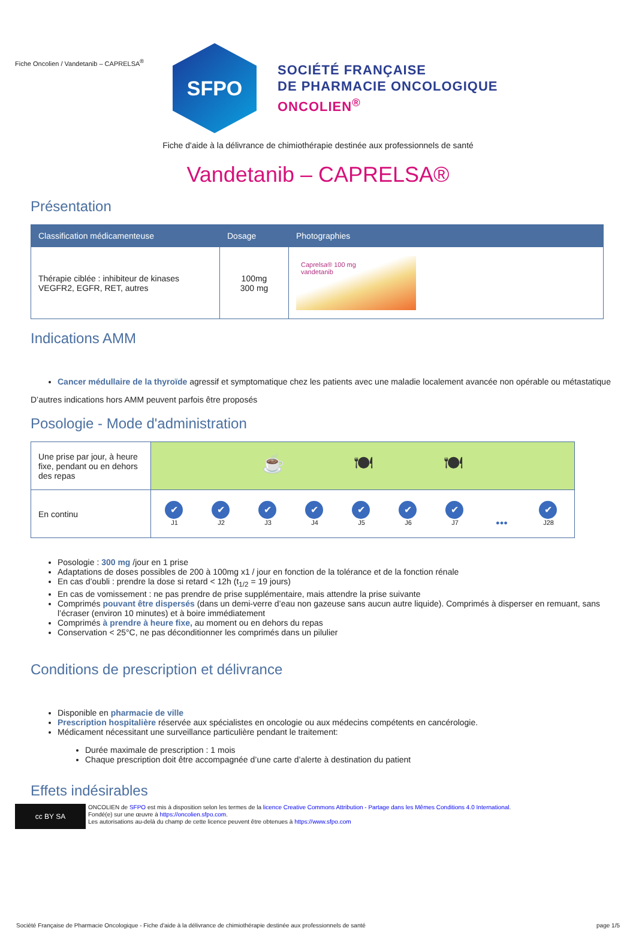Fiche Oncolien / Vandetanib – CAPRELSA<sup>®</sup>
SFPO
SOCIÉTÉ FRANÇAISE
DE PHARMACIE ONCOLOGIQUE
ONCOLIEN<sup>®</sup>
Fiche d'aide à la délivrance de chimiothérapie destinée aux professionnels de santé
Vandetanib – CAPRELSA®
Présentation
| Classification médicamenteuse | Dosage | Photographies |
| --- | --- | --- |
| Thérapie ciblée : inhibiteur de kinases VEGFR2, EGFR, RET, autres | 100mg 300 mg | Caprelsa® 100 mg vandetanib |
Indications AMM
Cancer médullaire de la thyroïde agressif et symptomatique chez les patients avec une maladie localement avancée non opérable ou métastatique
D’autres indications hors AMM peuvent parfois être proposés
Posologie - Mode d'administration
| Une prise par jour, à heure fixe, pendant ou en dehors des repas | ☕ 🍽 🍽 |
| En continu | ✔ J1 ✔ J2 ✔ J3 ✔ J4 ✔ J5 ✔ J6 ✔ J7 ●●● ✔ J28 |
Posologie : 300 mg /jour en 1 prise
Adaptations de doses possibles de 200 à 100mg x1 / jour en fonction de la tolérance et de la fonction rénale
En cas d’oubli : prendre la dose si retard < 12h (t<sub>1/2</sub> = 19 jours)
En cas de vomissement : ne pas prendre de prise supplémentaire, mais attendre la prise suivante
Comprimés pouvant être dispersés (dans un demi-verre d’eau non gazeuse sans aucun autre liquide). Comprimés à disperser en remuant, sans l’écraser (environ 10 minutes) et à boire immédiatement
Comprimés à prendre à heure fixe, au moment ou en dehors du repas
Conservation < 25°C, ne pas déconditionner les comprimés dans un pilulier
Conditions de prescription et délivrance
Disponible en pharmacie de ville
Prescription hospitalière réservée aux spécialistes en oncologie ou aux médecins compétents en cancérologie.
Médicament nécessitant une surveillance particulière pendant le traitement:
Durée maximale de prescription : 1 mois
Chaque prescription doit être accompagnée d’une carte d’alerte à destination du patient
Effets indésirables
cc BY SA
ONCOLIEN de SFPO est mis à disposition selon les termes de la licence Creative Commons Attribution - Partage dans les Mêmes Conditions 4.0 International.
Fondé(e) sur une œuvre à https://oncolien.sfpo.com.
Les autorisations au-delà du champ de cette licence peuvent être obtenues à https://www.sfpo.com
Société Française de Pharmacie Oncologique - Fiche d'aide à la délivrance de chimiothérapie destinée aux professionnels de santé page 1/5